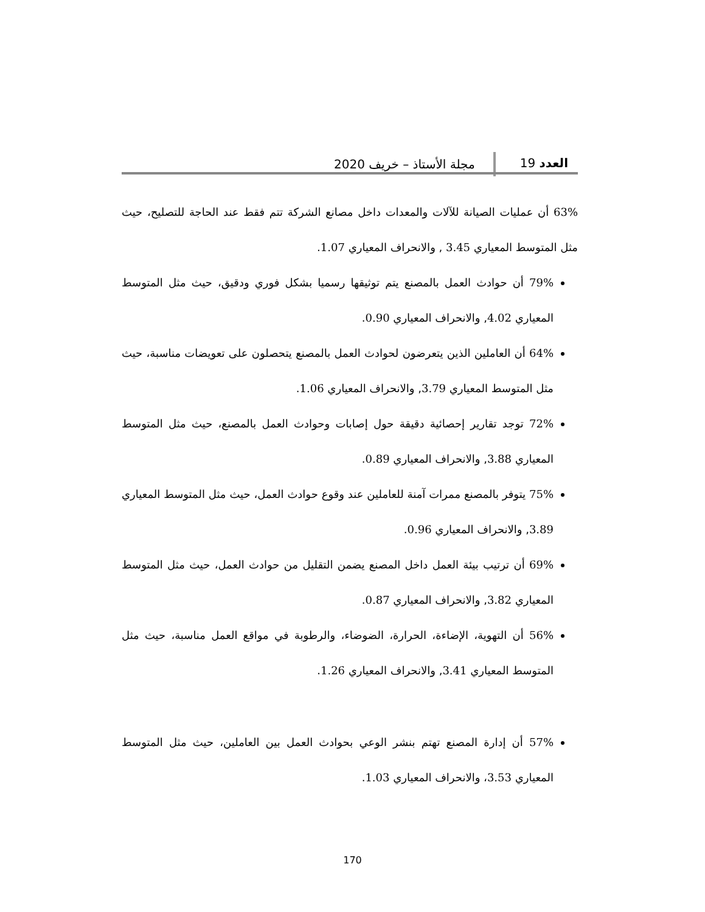العدد 19
مجلة الأستاذ – خريف 2020
63% أن عمليات الصيانة للآلات والمعدات داخل مصانع الشركة تتم فقط عند الحاجة للتصليح، حيث مثل المتوسط المعياري 3.45 , والانحراف المعياري 1.07.
79% أن حوادث العمل بالمصنع يتم توثيقها رسميا بشكل فوري ودقيق، حيث مثل المتوسط المعياري 4.02, والانحراف المعياري 0.90.
64% أن العاملين الذين يتعرضون لحوادث العمل بالمصنع يتحصلون على تعويضات مناسبة، حيث مثل المتوسط المعياري 3.79, والانحراف المعياري 1.06.
72% توجد تقارير إحصائية دقيقة حول إصابات وحوادث العمل بالمصنع، حيث مثل المتوسط المعياري 3.88, والانحراف المعياري 0.89.
75% يتوفر بالمصنع ممرات آمنة للعاملين عند وقوع حوادث العمل، حيث مثل المتوسط المعياري 3.89, والانحراف المعياري 0.96.
69% أن ترتيب بيئة العمل داخل المصنع يضمن التقليل من حوادث العمل، حيث مثل المتوسط المعياري 3.82, والانحراف المعياري 0.87.
56% أن التهوية، الإضاءة، الحرارة، الضوضاء، والرطوبة في مواقع العمل مناسبة، حيث مثل المتوسط المعياري 3.41, والانحراف المعياري 1.26.
57% أن إدارة المصنع تهتم بنشر الوعي بحوادث العمل بين العاملين، حيث مثل المتوسط المعياري 3.53، والانحراف المعياري 1.03.
170